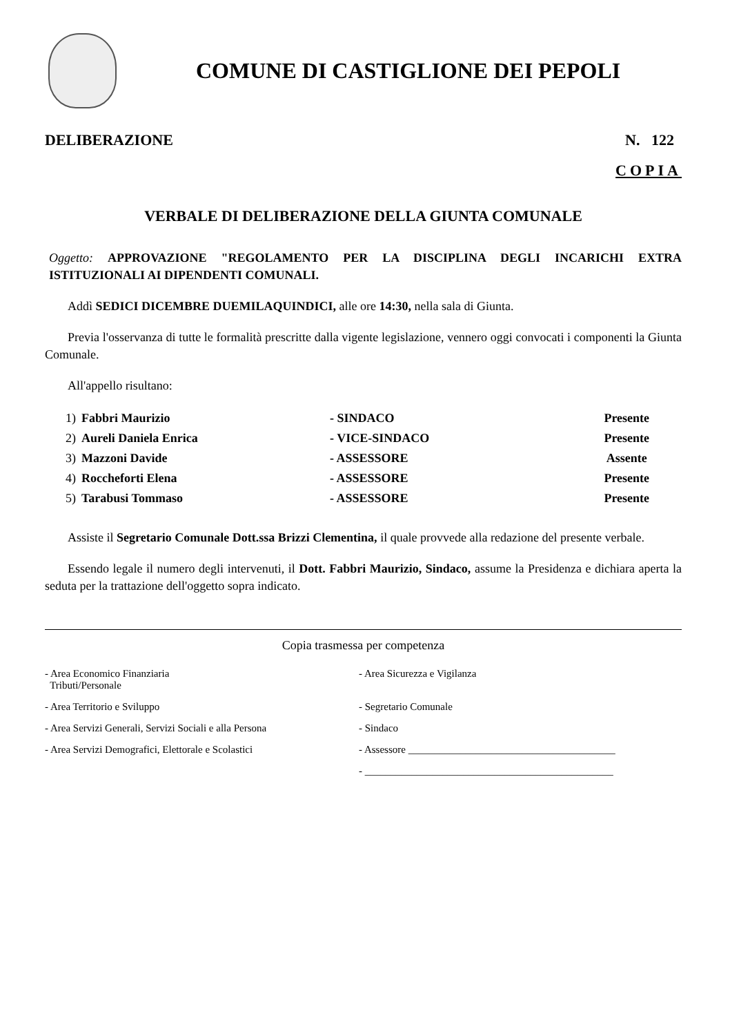COMUNE DI CASTIGLIONE DEI PEPOLI
DELIBERAZIONE N. 122
COPIA
VERBALE DI DELIBERAZIONE DELLA GIUNTA COMUNALE
Oggetto: APPROVAZIONE "REGOLAMENTO PER LA DISCIPLINA DEGLI INCARICHI EXTRA ISTITUZIONALI AI DIPENDENTI COMUNALI.
Addì SEDICI DICEMBRE DUEMILAQUINDICI, alle ore 14:30, nella sala di Giunta.
Previa l'osservanza di tutte le formalità prescritte dalla vigente legislazione, vennero oggi convocati i componenti la Giunta Comunale.
All'appello risultano:
| 1) | Fabbri Maurizio | - SINDACO | Presente |
| 2) | Aureli Daniela Enrica | - VICE-SINDACO | Presente |
| 3) | Mazzoni Davide | - ASSESSORE | Assente |
| 4) | Roccheforti Elena | - ASSESSORE | Presente |
| 5) | Tarabusi Tommaso | - ASSESSORE | Presente |
Assiste il Segretario Comunale Dott.ssa Brizzi Clementina, il quale provvede alla redazione del presente verbale.
Essendo legale il numero degli intervenuti, il Dott. Fabbri Maurizio, Sindaco, assume la Presidenza e dichiara aperta la seduta per la trattazione dell'oggetto sopra indicato.
Copia trasmessa per competenza
- Area Economico Finanziaria
Tributi/Personale
- Area Sicurezza e Vigilanza
- Area Territorio e Sviluppo
- Segretario Comunale
- Area Servizi Generali, Servizi Sociali e alla Persona
- Sindaco
- Area Servizi Demografici, Elettorale e Scolastici
- Assessore ________________________________________
- ________________________________________________